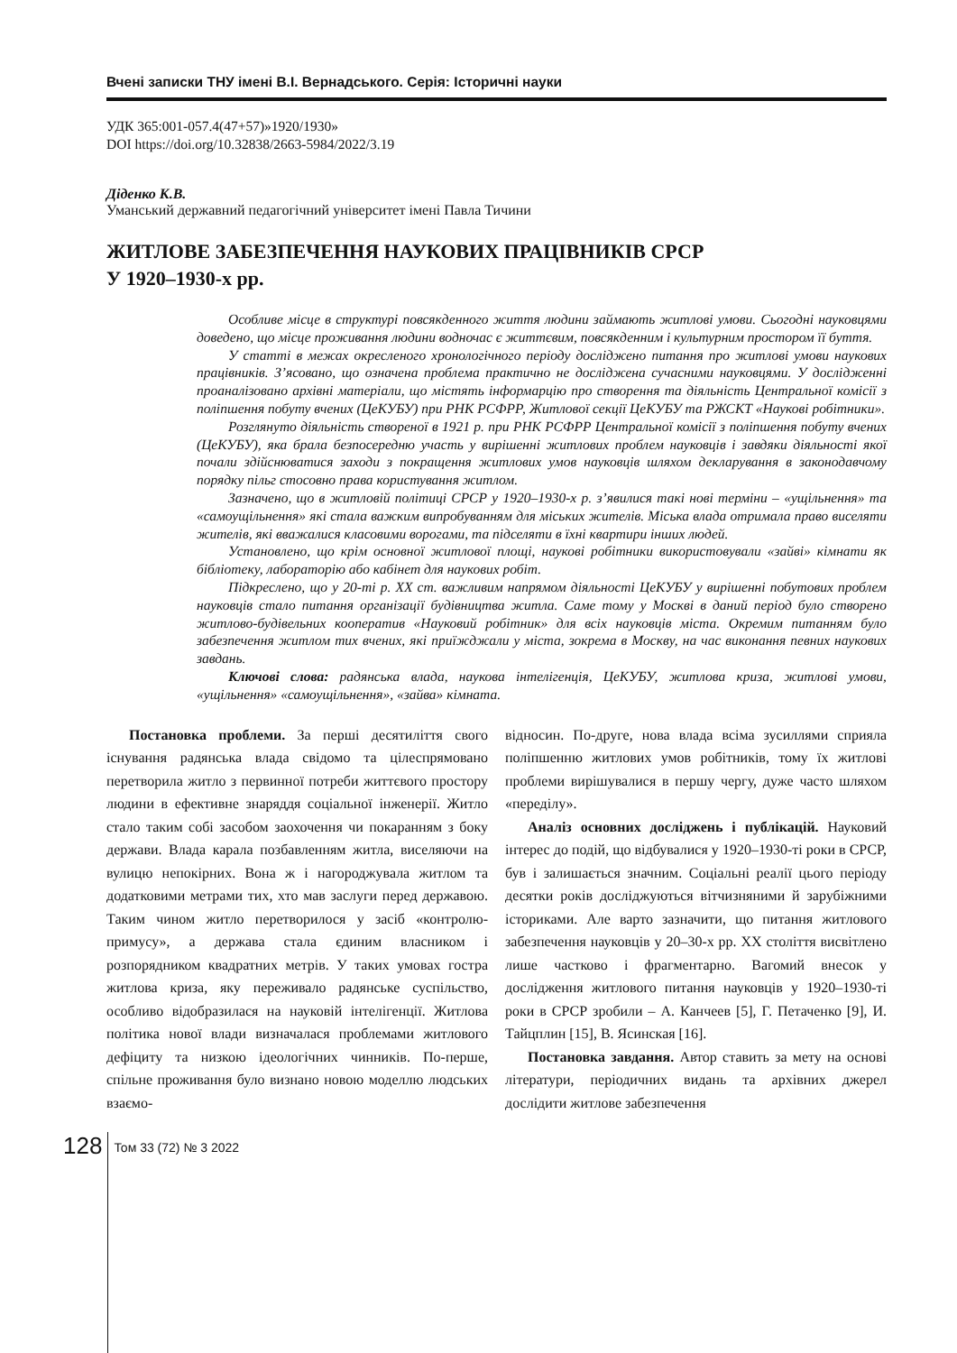Вчені записки ТНУ імені В.І. Вернадського. Серія: Історичні науки
УДК 365:001-057.4(47+57)»1920/1930»
DOI https://doi.org/10.32838/2663-5984/2022/3.19
Діденко К.В.
Уманський державний педагогічний університет імені Павла Тичини
ЖИТЛОВЕ ЗАБЕЗПЕЧЕННЯ НАУКОВИХ ПРАЦІВНИКІВ СРСР
У 1920–1930-х рр.
Особливе місце в структурі повсякденного життя людини займають житлові умови. Сьогодні науковцями доведено, що місце проживання людини водночас є життєвим, повсякденним і культурним простором її буття.
У статті в межах окресленого хронологічного періоду досліджено питання про житлові умови наукових працівників. З’ясовано, що означена проблема практично не досліджена сучасними науковцями. У дослідженні проаналізовано архівні матеріали, що містять інформарцію про створення та діяльність Центральної комісії з поліпшення побуту вчених (ЦеКУБУ) при РНК РСФРР, Житлової секції ЦеКУБУ та РЖСКТ «Наукові робітники».
Розглянуто діяльність створеної в 1921 р. при РНК РСФРР Центральної комісії з поліпшення побуту вчених (ЦеКУБУ), яка брала безпосередню участь у вирішенні житлових проблем науковців і завдяки діяльності якої почали здійснюватися заходи з покращення житлових умов науковців шляхом декларування в законодавчому порядку пільг стосовно права користування житлом.
Зазначено, що в житловій політиці СРСР у 1920–1930-х р. з’явилися такі нові терміни – «ущільнення» та «самоущільнення» які стала важким випробуванням для міських жителів. Міська влада отримала право виселяти жителів, які вважалися класовими ворогами, та підселяти в їхні квартири інших людей.
Установлено, що крім основної житлової площі, наукові робітники використовували «зайві» кімнати як бібліотеку, лабораторію або кабінет для наукових робіт.
Підкреслено, що у 20-ті р. ХХ ст. важливим напрямом діяльності ЦеКУБУ у вирішенні побутових проблем науковців стало питання організації будівництва житла. Саме тому у Москві в даний період було створено житлово-будівельних кооператив «Науковий робітник» для всіх науковців міста. Окремим питанням було забезпечення житлом тих вчених, які приїжджали у міста, зокрема в Москву, на час виконання певних наукових завдань.
Ключові слова: радянська влада, наукова інтелігенція, ЦеКУБУ, житлова криза, житлові умови, «ущільнення» «самоущільнення», «зайва» кімната.
Постановка проблеми. За перші десятиліття свого існування радянська влада свідомо та цілеспрямовано перетворила житло з первинної потреби життєвого простору людини в ефективне знаряддя соціальної інженерії. Житло стало таким собі засобом заохочення чи покаранням з боку держави. Влада карала позбавленням житла, виселяючи на вулицю непокірних. Вона ж і нагороджувала житлом та додатковими метрами тих, хто мав заслуги перед державою. Таким чином житло перетворилося у засіб «контролю-примусу», а держава стала єдиним власником і розпорядником квадратних метрів. У таких умовах гостра житлова криза, яку переживало радянське суспільство, особливо відобразилася на науковій інтелігенції. Житлова політика нової влади визначалася проблемами житлового дефіциту та низкою ідеологічних чинників. По-перше, спільне проживання було визнано новою моделлю людських взаємо-
відносин. По-друге, нова влада всіма зусиллями сприяла поліпшенню житлових умов робітників, тому їх житлові проблеми вирішувалися в першу чергу, дуже часто шляхом «переділу».
Аналіз основних досліджень і публікацій. Науковий інтерес до подій, що відбувалися у 1920–1930-ті роки в СРСР, був і залишається значним. Соціальні реалії цього періоду десятки років досліджуються вітчизняними й зарубіжними істориками. Але варто зазначити, що питання житлового забезпечення науковців у 20–30-х рр. ХХ століття висвітлено лише частково і фрагментарно. Вагомий внесок у дослідження житлового питання науковців у 1920–1930-ті роки в СРСР зробили – А. Канчеев [5], Г. Петаченко [9], И. Тайцплин [15], В. Ясинская [16].
Постановка завдання. Автор ставить за мету на основі літератури, періодичних видань та архівних джерел дослідити житлове забезпечення
128
Том 33 (72) № 3 2022